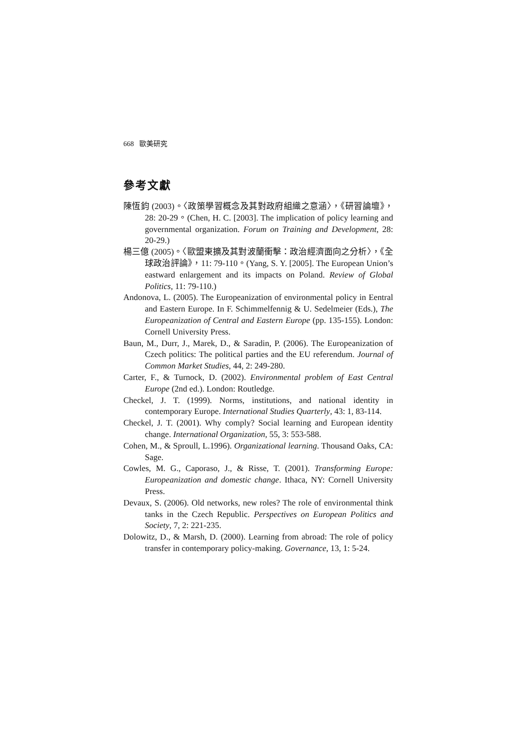668 歐美研究
參考文獻
陳恆鈞 (2003)。〈政策學習概念及其對政府組織之意涵〉，《研習論壇》，28: 20-29。(Chen, H. C. [2003]. The implication of policy learning and governmental organization. Forum on Training and Development, 28: 20-29.)
楊三億 (2005)。〈歐盟東擴及其對波蘭衝擊：政治經濟面向之分析〉，《全球政治評論》，11: 79-110。(Yang, S. Y. [2005]. The European Union’s eastward enlargement and its impacts on Poland. Review of Global Politics, 11: 79-110.)
Andonova, L. (2005). The Europeanization of environmental policy in Eentral and Eastern Europe. In F. Schimmelfennig & U. Sedelmeier (Eds.), The Europeanization of Central and Eastern Europe (pp. 135-155). London: Cornell University Press.
Baun, M., Durr, J., Marek, D., & Saradin, P. (2006). The Europeanization of Czech politics: The political parties and the EU referendum. Journal of Common Market Studies, 44, 2: 249-280.
Carter, F., & Turnock, D. (2002). Environmental problem of East Central Europe (2nd ed.). London: Routledge.
Checkel, J. T. (1999). Norms, institutions, and national identity in contemporary Europe. International Studies Quarterly, 43: 1, 83-114.
Checkel, J. T. (2001). Why comply? Social learning and European identity change. International Organization, 55, 3: 553-588.
Cohen, M., & Sproull, L.1996). Organizational learning. Thousand Oaks, CA: Sage.
Cowles, M. G., Caporaso, J., & Risse, T. (2001). Transforming Europe: Europeanization and domestic change. Ithaca, NY: Cornell University Press.
Devaux, S. (2006). Old networks, new roles? The role of environmental think tanks in the Czech Republic. Perspectives on European Politics and Society, 7, 2: 221-235.
Dolowitz, D., & Marsh, D. (2000). Learning from abroad: The role of policy transfer in contemporary policy-making. Governance, 13, 1: 5-24.